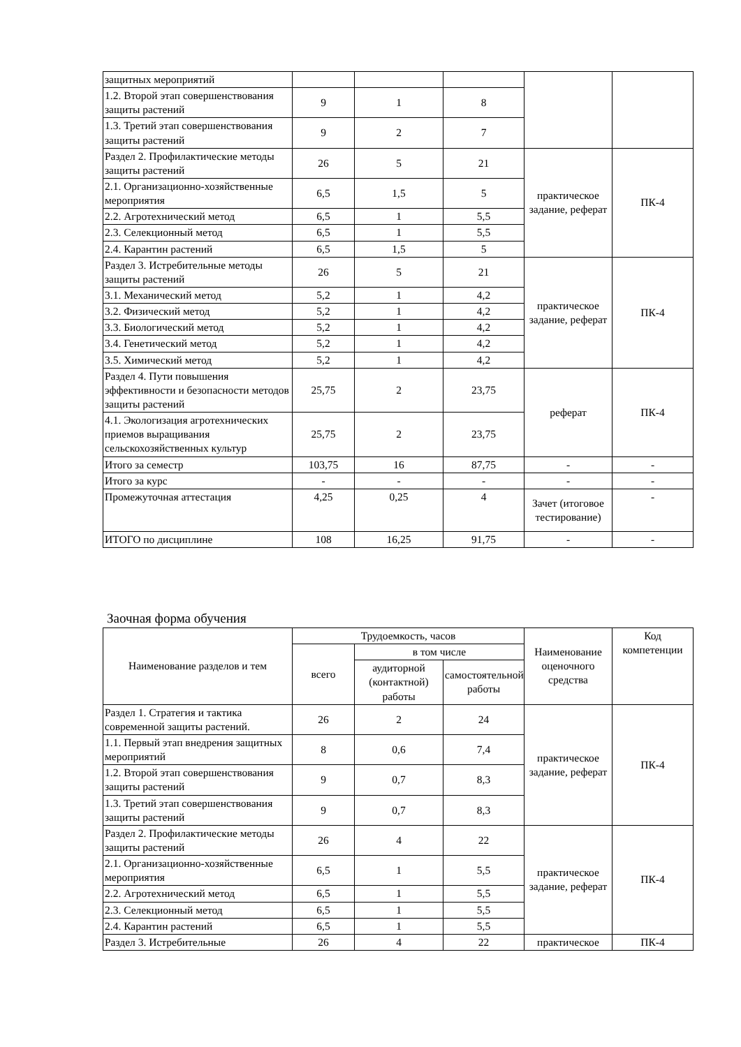| защитных мероприятий | | | | | |
| 1.2. Второй этап совершенствования защиты растений | 9 | 1 | 8 | | |
| 1.3. Третий этап совершенствования защиты растений | 9 | 2 | 7 | | |
| Раздел 2. Профилактические методы защиты растений | 26 | 5 | 21 | практическое задание, реферат | ПК-4 |
| 2.1. Организационно-хозяйственные мероприятия | 6,5 | 1,5 | 5 | | |
| 2.2. Агротехнический метод | 6,5 | 1 | 5,5 | | |
| 2.3. Селекционный метод | 6,5 | 1 | 5,5 | | |
| 2.4. Карантин растений | 6,5 | 1,5 | 5 | | |
| Раздел 3. Истребительные методы защиты растений | 26 | 5 | 21 | практическое задание, реферат | ПК-4 |
| 3.1. Механический метод | 5,2 | 1 | 4,2 | | |
| 3.2. Физический метод | 5,2 | 1 | 4,2 | | |
| 3.3. Биологический метод | 5,2 | 1 | 4,2 | | |
| 3.4. Генетический метод | 5,2 | 1 | 4,2 | | |
| 3.5. Химический метод | 5,2 | 1 | 4,2 | | |
| Раздел 4. Пути повышения эффективности и безопасности методов защиты растений | 25,75 | 2 | 23,75 | реферат | ПК-4 |
| 4.1. Экологизация агротехнических приемов выращивания сельскохозяйственных культур | 25,75 | 2 | 23,75 | | |
| Итого за семестр | 103,75 | 16 | 87,75 | - | - |
| Итого за курс | - | - | - | - | - |
| Промежуточная аттестация | 4,25 | 0,25 | 4 | Зачет (итоговое тестирование) | - |
| ИТОГО по дисциплине | 108 | 16,25 | 91,75 | - | - |
Заочная форма обучения
| Наименование разделов и тем | Трудоемкость, часов | | | Наименование оценочного средства | Код компетенции |
| --- | --- | --- | --- | --- | --- |
| | всего | в том числе | | | |
| | | аудиторной (контактной) работы | самостоятельной работы | | |
| Раздел 1. Стратегия и тактика современной защиты растений. | 26 | 2 | 24 | практическое задание, реферат | ПК-4 |
| 1.1. Первый этап внедрения защитных мероприятий | 8 | 0,6 | 7,4 | | |
| 1.2. Второй этап совершенствования защиты растений | 9 | 0,7 | 8,3 | | |
| 1.3. Третий этап совершенствования защиты растений | 9 | 0,7 | 8,3 | | |
| Раздел 2. Профилактические методы защиты растений | 26 | 4 | 22 | практическое задание, реферат | ПК-4 |
| 2.1. Организационно-хозяйственные мероприятия | 6,5 | 1 | 5,5 | | |
| 2.2. Агротехнический метод | 6,5 | 1 | 5,5 | | |
| 2.3. Селекционный метод | 6,5 | 1 | 5,5 | | |
| 2.4. Карантин растений | 6,5 | 1 | 5,5 | | |
| Раздел 3. Истребительные | 26 | 4 | 22 | практическое | ПК-4 |